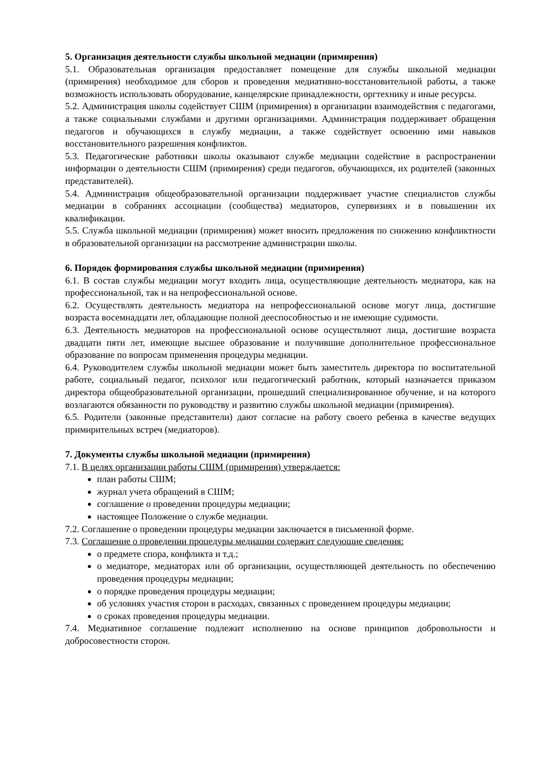5. Организация деятельности службы школьной медиации (примирения)
5.1. Образовательная организация предоставляет помещение для службы школьной медиации (примирения) необходимое для сборов и проведения медиативно-восстановительной работы, а также возможность использовать оборудование, канцелярские принадлежности, оргтехнику и иные ресурсы.
5.2. Администрация школы содействует СШМ (примирения) в организации взаимодействия с педагогами, а также социальными службами и другими организациями. Администрация поддерживает обращения педагогов и обучающихся в службу медиации, а также содействует освоению ими навыков восстановительного разрешения конфликтов.
5.3. Педагогические работники школы оказывают службе медиации содействие в распространении информации о деятельности СШМ (примирения) среди педагогов, обучающихся, их родителей (законных представителей).
5.4. Администрация общеобразовательной организации поддерживает участие специалистов службы медиации в собраниях ассоциации (сообщества) медиаторов, супервизиях и в повышении их квалификации.
5.5. Служба школьной медиации (примирения) может вносить предложения по снижению конфликтности в образовательной организации на рассмотрение администрации школы.
6. Порядок формирования службы школьной медиации (примирения)
6.1. В состав службы медиации могут входить лица, осуществляющие деятельность медиатора, как на профессиональной, так и на непрофессиональной основе.
6.2. Осуществлять деятельность медиатора на непрофессиональной основе могут лица, достигшие возраста восемнадцати лет, обладающие полной дееспособностью и не имеющие судимости.
6.3. Деятельность медиаторов на профессиональной основе осуществляют лица, достигшие возраста двадцати пяти лет, имеющие высшее образование и получившие дополнительное профессиональное образование по вопросам применения процедуры медиации.
6.4. Руководителем службы школьной медиации может быть заместитель директора по воспитательной работе, социальный педагог, психолог или педагогический работник, который назначается приказом директора общеобразовательной организации, прошедший специализированное обучение, и на которого возлагаются обязанности по руководству и развитию службы школьной медиации (примирения).
6.5. Родители (законные представители) дают согласие на работу своего ребенка в качестве ведущих примирительных встреч (медиаторов).
7. Документы службы школьной медиации (примирения)
7.1. В целях организации работы СШМ (примирения) утверждается:
план работы СШМ;
журнал учета обращений в СШМ;
соглашение о проведении процедуры медиации;
настоящее Положение о службе медиации.
7.2. Соглашение о проведении процедуры медиации заключается в письменной форме.
7.3. Соглашение о проведении процедуры медиации содержит следующие сведения:
о предмете спора, конфликта и т.д.;
о медиаторе, медиаторах или об организации, осуществляющей деятельность по обеспечению проведения процедуры медиации;
о порядке проведения процедуры медиации;
об условиях участия сторон в расходах, связанных с проведением процедуры медиации;
о сроках проведения процедуры медиации.
7.4. Медиативное соглашение подлежит исполнению на основе принципов добровольности и добросовестности сторон.